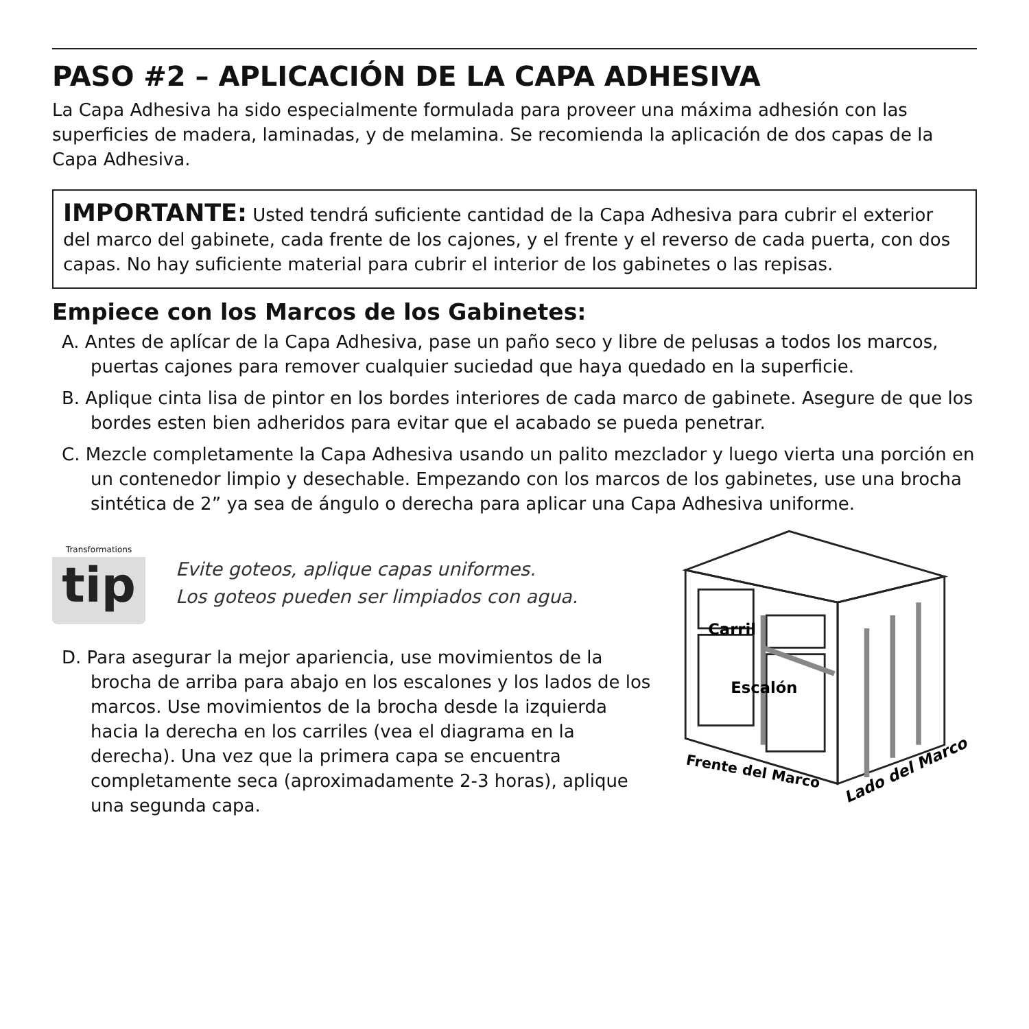PASO #2 – APLICACIÓN DE LA CAPA ADHESIVA
La Capa Adhesiva ha sido especialmente formulada para proveer una máxima adhesión con las superficies de madera, laminadas, y de melamina. Se recomienda la aplicación de dos capas de la Capa Adhesiva.
IMPORTANTE: Usted tendrá suficiente cantidad de la Capa Adhesiva para cubrir el exterior del marco del gabinete, cada frente de los cajones, y el frente y el reverso de cada puerta, con dos capas. No hay suficiente material para cubrir el interior de los gabinetes o las repisas.
Empiece con los Marcos de los Gabinetes:
A. Antes de aplícar de la Capa Adhesiva, pase un paño seco y libre de pelusas a todos los marcos, puertas cajones para remover cualquier suciedad que haya quedado en la superficie.
B. Aplique cinta lisa de pintor en los bordes interiores de cada marco de gabinete. Asegure de que los bordes esten bien adheridos para evitar que el acabado se pueda penetrar.
C. Mezcle completamente la Capa Adhesiva usando un palito mezclador y luego vierta una porción en un contenedor limpio y desechable. Empezando con los marcos de los gabinetes, use una brocha sintética de 2” ya sea de ángulo o derecha para aplicar una Capa Adhesiva uniforme.
Transformations
tip
Evite goteos, aplique capas uniformes.
Los goteos pueden ser limpiados con agua.
D. Para asegurar la mejor apariencia, use movimientos de la brocha de arriba para abajo en los escalones y los lados de los marcos. Use movimientos de la brocha desde la izquierda hacia la derecha en los carriles (vea el diagrama en la derecha). Una vez que la primera capa se encuentra completamente seca (aproximadamente 2-3 horas), aplique una segunda capa.
Carril
Escalón
Frente del Marco
Lado del Marco